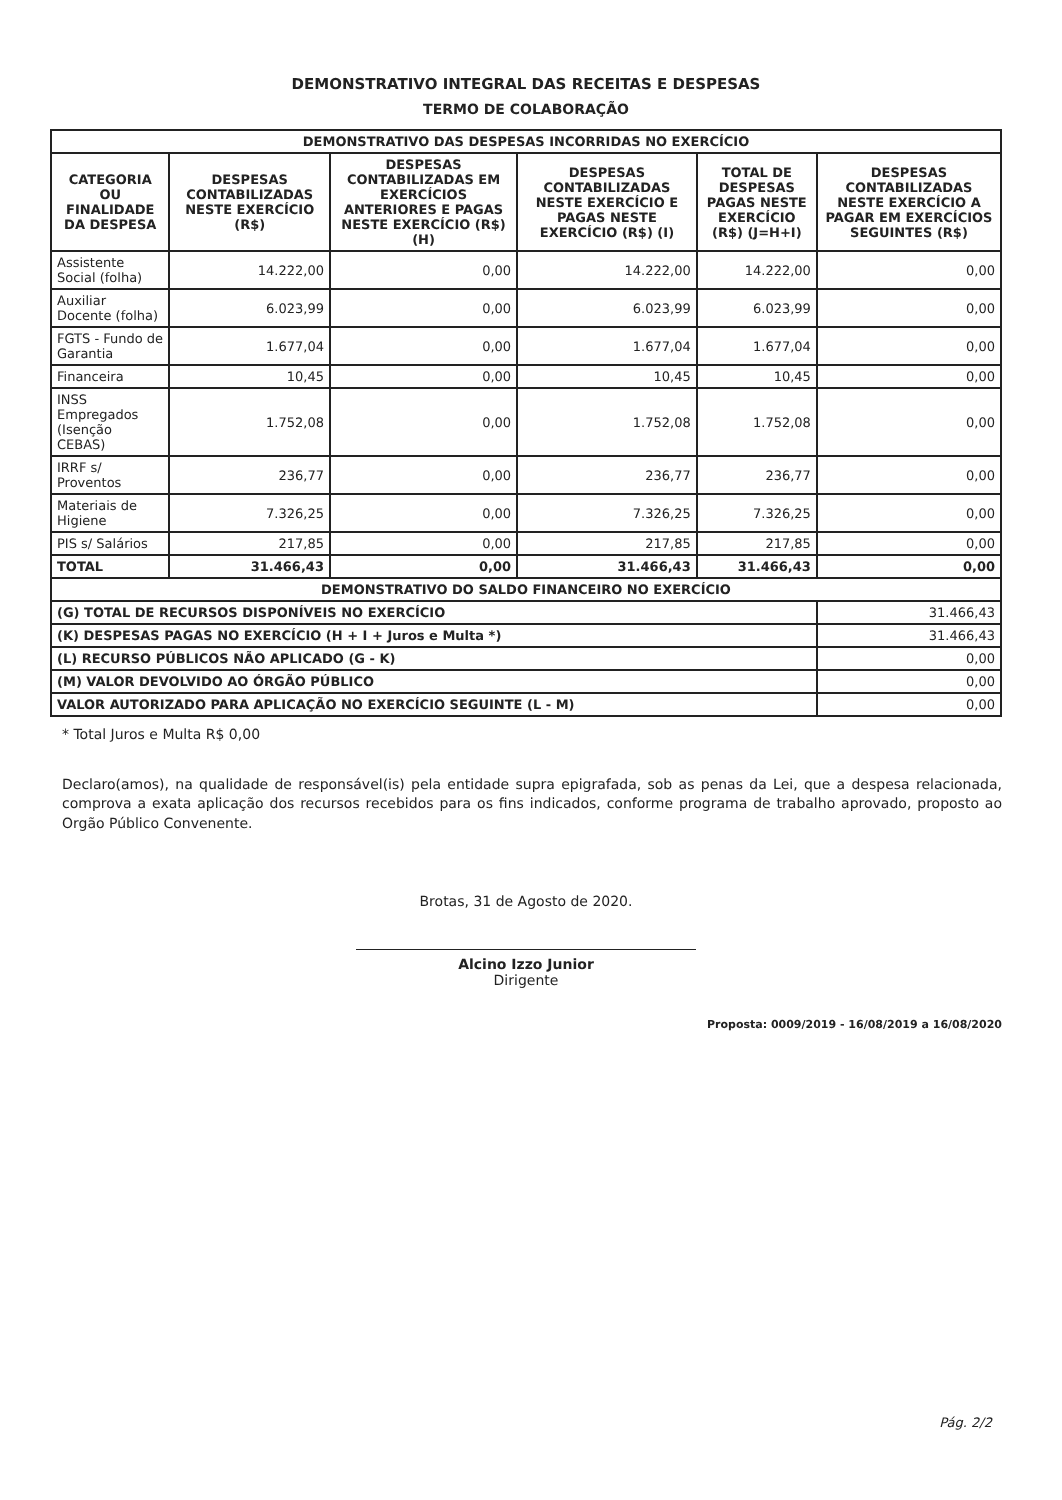DEMONSTRATIVO INTEGRAL DAS RECEITAS E DESPESAS
TERMO DE COLABORAÇÃO
| DEMONSTRATIVO DAS DESPESAS INCORRIDAS NO EXERCÍCIO | | | | | |
| --- | --- | --- | --- | --- | --- |
| CATEGORIA OU FINALIDADE DA DESPESA | DESPESAS CONTABILIZADAS NESTE EXERCÍCIO (R$) | DESPESAS CONTABILIZADAS EM EXERCÍCIOS ANTERIORES E PAGAS NESTE EXERCÍCIO (R$) (H) | DESPESAS CONTABILIZADAS NESTE EXERCÍCIO E PAGAS NESTE EXERCÍCIO (R$) (I) | TOTAL DE DESPESAS PAGAS NESTE EXERCÍCIO (R$) (J=H+I) | DESPESAS CONTABILIZADAS NESTE EXERCÍCIO A PAGAR EM EXERCÍCIOS SEGUINTES (R$) |
| Assistente Social (folha) | 14.222,00 | 0,00 | 14.222,00 | 14.222,00 | 0,00 |
| Auxiliar Docente (folha) | 6.023,99 | 0,00 | 6.023,99 | 6.023,99 | 0,00 |
| FGTS - Fundo de Garantia | 1.677,04 | 0,00 | 1.677,04 | 1.677,04 | 0,00 |
| Financeira | 10,45 | 0,00 | 10,45 | 10,45 | 0,00 |
| INSS Empregados (Isenção CEBAS) | 1.752,08 | 0,00 | 1.752,08 | 1.752,08 | 0,00 |
| IRRF s/ Proventos | 236,77 | 0,00 | 236,77 | 236,77 | 0,00 |
| Materiais de Higiene | 7.326,25 | 0,00 | 7.326,25 | 7.326,25 | 0,00 |
| PIS s/ Salários | 217,85 | 0,00 | 217,85 | 217,85 | 0,00 |
| TOTAL | 31.466,43 | 0,00 | 31.466,43 | 31.466,43 | 0,00 |
| DEMONSTRATIVO DO SALDO FINANCEIRO NO EXERCÍCIO | | | | | |
| (G) TOTAL DE RECURSOS DISPONÍVEIS NO EXERCÍCIO | | | | | 31.466,43 |
| (K) DESPESAS PAGAS NO EXERCÍCIO (H + I + Juros e Multa *) | | | | | 31.466,43 |
| (L) RECURSO PÚBLICOS NÃO APLICADO (G - K) | | | | | 0,00 |
| (M) VALOR DEVOLVIDO AO ÓRGÃO PÚBLICO | | | | | 0,00 |
| VALOR AUTORIZADO PARA APLICAÇÃO NO EXERCÍCIO SEGUINTE (L - M) | | | | | 0,00 |
* Total Juros e Multa R$ 0,00
Declaro(amos), na qualidade de responsável(is) pela entidade supra epigrafada, sob as penas da Lei, que a despesa relacionada, comprova a exata aplicação dos recursos recebidos para os fins indicados, conforme programa de trabalho aprovado, proposto ao Orgão Público Convenente.
Brotas, 31 de Agosto de 2020.
Alcino Izzo Junior
Dirigente
Proposta: 0009/2019 - 16/08/2019 a 16/08/2020
Pág. 2/2